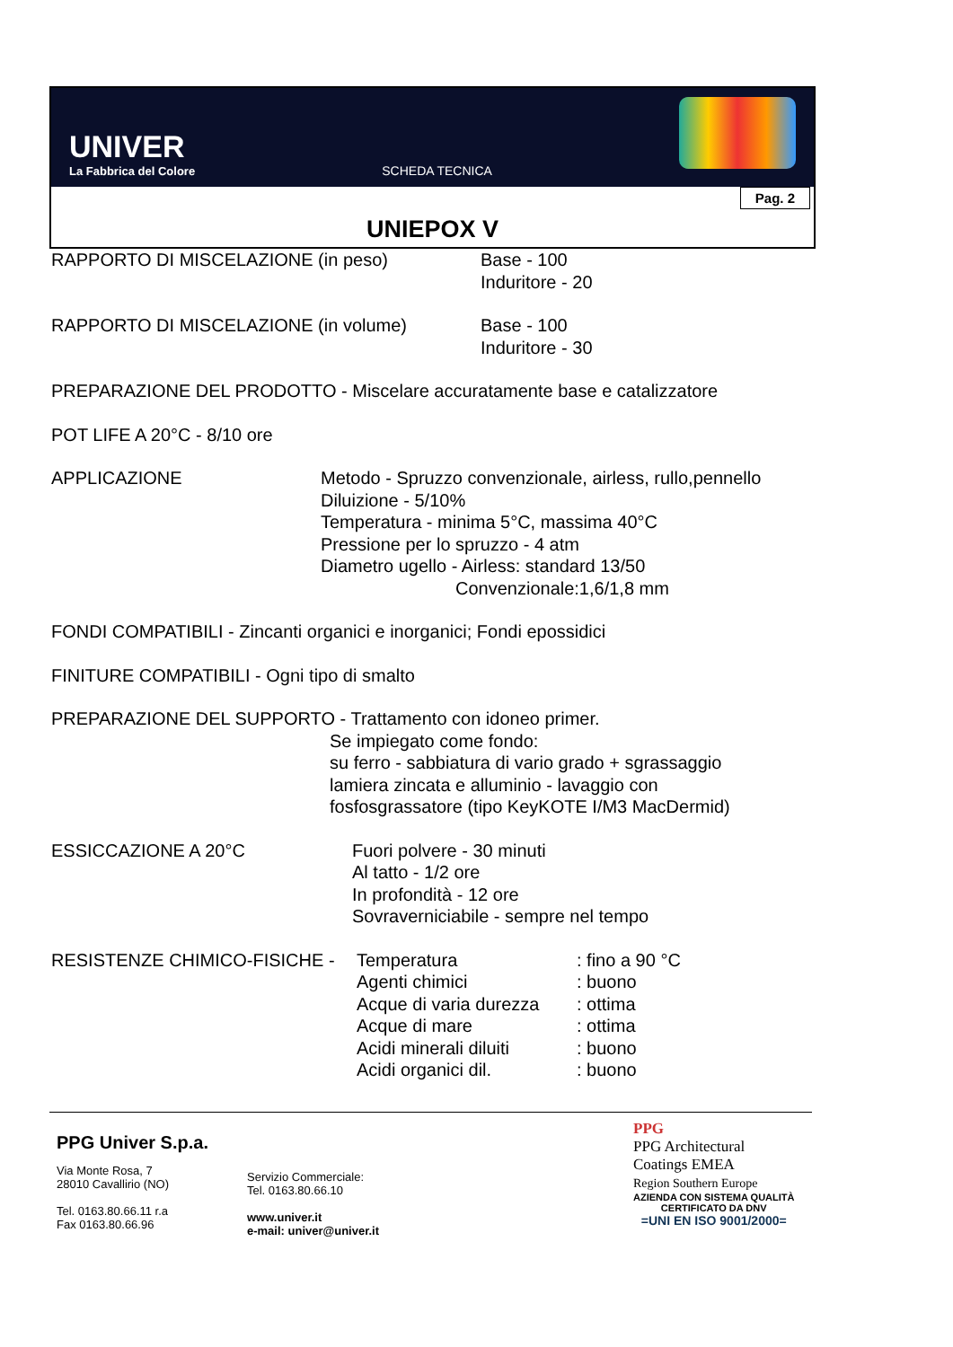UNIVER
La Fabbrica del Colore
SCHEDA TECNICA
Pag. 2
UNIEPOX V
RAPPORTO DI MISCELAZIONE (in peso) Base - 100
Induritore - 20
RAPPORTO DI MISCELAZIONE (in volume) Base - 100
Induritore - 30
PREPARAZIONE DEL PRODOTTO - Miscelare accuratamente base e catalizzatore
POT LIFE A 20°C - 8/10 ore
APPLICAZIONE Metodo - Spruzzo convenzionale, airless, rullo,pennello
Diluizione - 5/10%
Temperatura - minima 5°C, massima 40°C
Pressione per lo spruzzo - 4 atm
Diametro ugello - Airless: standard 13/50
Convenzionale:1,6/1,8 mm
FONDI COMPATIBILI - Zincanti organici e inorganici; Fondi epossidici
FINITURE COMPATIBILI - Ogni tipo di smalto
PREPARAZIONE DEL SUPPORTO - Trattamento con idoneo primer.
Se impiegato come fondo:
su ferro - sabbiatura di vario grado + sgrassaggio
lamiera zincata e alluminio - lavaggio con
fosfosgrassatore (tipo KeyKOTE I/M3 MacDermid)
ESSICCAZIONE A 20°C Fuori polvere - 30 minuti
Al tatto - 1/2 ore
In profondità - 12 ore
Sovraverniciabile - sempre nel tempo
RESISTENZE CHIMICO-FISICHE - Temperatura : fino a 90 °C
Agenti chimici : buono
Acque di varia durezza
: ottima
Acque di mare : ottima
Acidi minerali diluiti
: buono
Acidi organici dil. : buono
PPG Univer S.p.a.
Via Monte Rosa, 7
28010 Cavallirio (NO)
Tel. 0163.80.66.11 r.a
Fax 0163.80.66.96
Servizio Commerciale:
Tel. 0163.80.66.10
www.univer.it
e-mail: univer@univer.it
PPG
PPG Architectural
Coatings EMEA
Region Southern Europe
AZIENDA CON SISTEMA QUALITÀ
CERTIFICATO DA DNV
=UNI EN ISO 9001/2000=